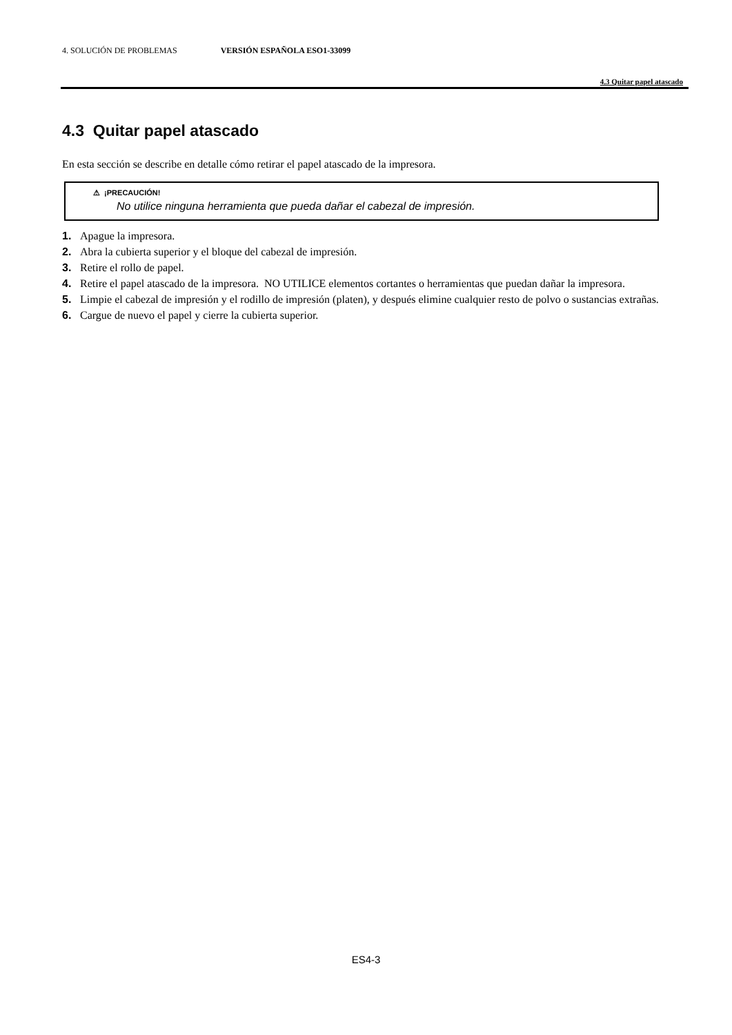4. SOLUCIÓN DE PROBLEMAS VERSIÓN ESPAÑOLA ESO1-33099
4.3 Quitar papel atascado
4.3 Quitar papel atascado
En esta sección se describe en detalle cómo retirar el papel atascado de la impresora.
⚠ ¡PRECAUCIÓN!
No utilice ninguna herramienta que pueda dañar el cabezal de impresión.
1. Apague la impresora.
2. Abra la cubierta superior y el bloque del cabezal de impresión.
3. Retire el rollo de papel.
4. Retire el papel atascado de la impresora. NO UTILICE elementos cortantes o herramientas que puedan dañar la impresora.
5. Limpie el cabezal de impresión y el rodillo de impresión (platen), y después elimine cualquier resto de polvo o sustancias extrañas.
6. Cargue de nuevo el papel y cierre la cubierta superior.
ES4-3